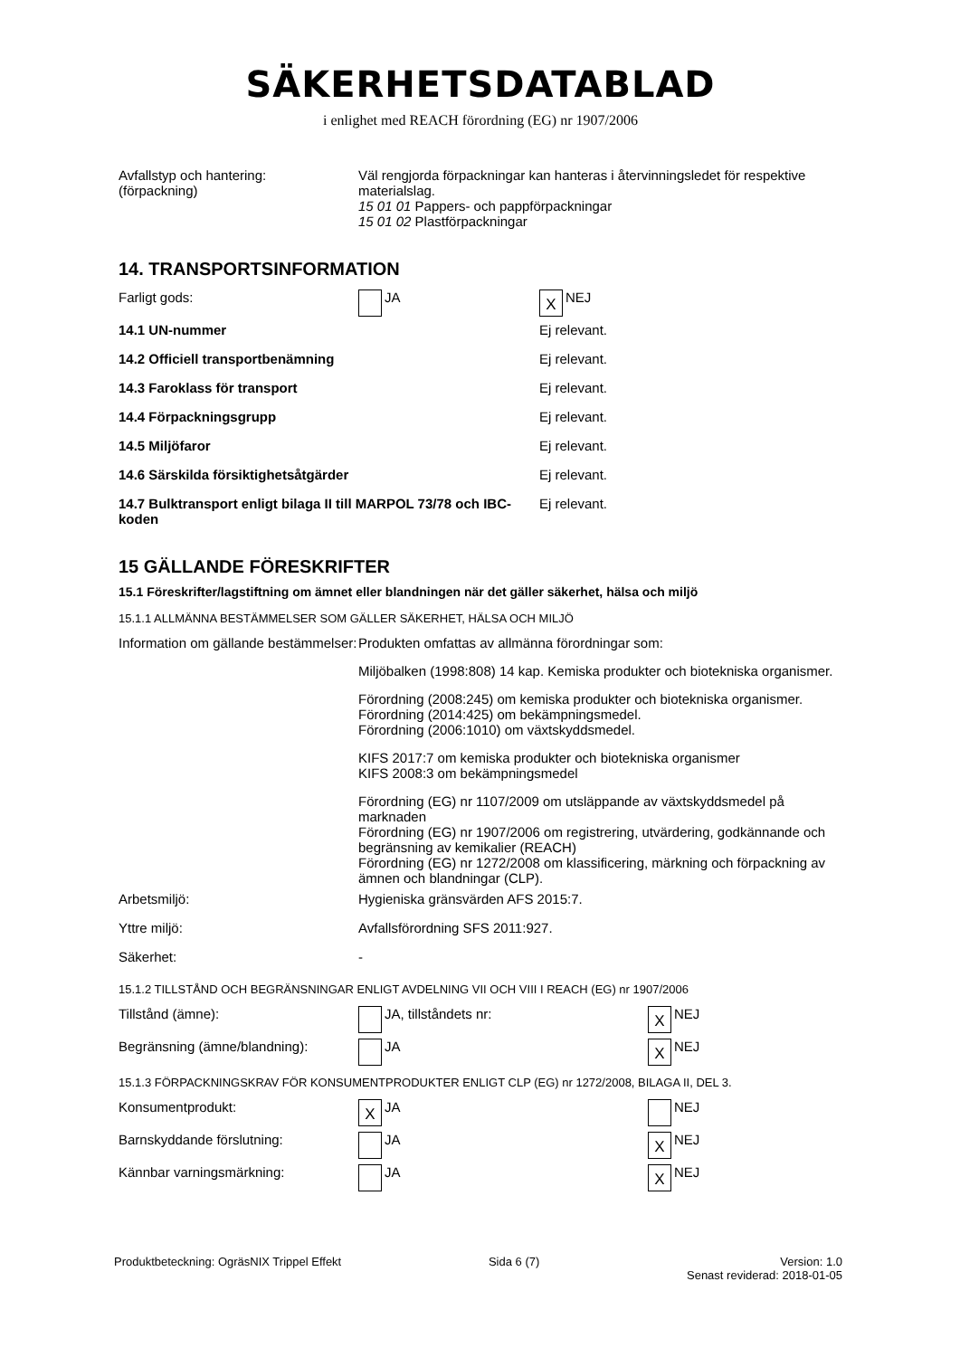SÄKERHETSDATABLAD
i enlighet med REACH förordning (EG) nr 1907/2006
| Avfallstyp och hantering: (förpackning) | Väl rengjorda förpackningar kan hanteras i återvinningsledet för respektive materialslag. 15 01 01 Pappers- och pappförpackningar 15 01 02 Plastförpackningar |
14. TRANSPORTSINFORMATION
| Farligt gods: | JA | X NEJ |
| 14.1 UN-nummer | | Ej relevant. |
| 14.2 Officiell transportbenämning | | Ej relevant. |
| 14.3 Faroklass för transport | | Ej relevant. |
| 14.4 Förpackningsgrupp | | Ej relevant. |
| 14.5 Miljöfaror | | Ej relevant. |
| 14.6 Särskilda försiktighetsåtgärder | | Ej relevant. |
| 14.7 Bulktransport enligt bilaga II till MARPOL 73/78 och IBC-koden | | Ej relevant. |
15 GÄLLANDE FÖRESKRIFTER
15.1 Föreskrifter/lagstiftning om ämnet eller blandningen när det gäller säkerhet, hälsa och miljö
15.1.1 ALLMÄNNA BESTÄMMELSER SOM GÄLLER SÄKERHET, HÄLSA OCH MILJÖ
| Information om gällande bestämmelser: | Produkten omfattas av allmänna förordningar som: Miljöbalken (1998:808) 14 kap. Kemiska produkter och biotekniska organismer. Förordning (2008:245) om kemiska produkter och biotekniska organismer. Förordning (2014:425) om bekämpningsmedel. Förordning (2006:1010) om växtskyddsmedel. KIFS 2017:7 om kemiska produkter och biotekniska organismer KIFS 2008:3 om bekämpningsmedel Förordning (EG) nr 1107/2009 om utsläppande av växtskyddsmedel på marknaden Förordning (EG) nr 1907/2006 om registrering, utvärdering, godkännande och begränsning av kemikalier (REACH) Förordning (EG) nr 1272/2008 om klassificering, märkning och förpackning av ämnen och blandningar (CLP). |
| Arbetsmiljö: | Hygieniska gränsvärden AFS 2015:7. |
| Yttre miljö: | Avfallsförordning SFS 2011:927. |
| Säkerhet: | - |
15.1.2 TILLSTÅND OCH BEGRÄNSNINGAR ENLIGT AVDELNING VII OCH VIII I REACH (EG) nr 1907/2006
| Tillstånd (ämne): | JA, tillståndets nr: | X NEJ |
| Begränsning (ämne/blandning): | JA | X NEJ |
15.1.3 FÖRPACKNINGSKRAV FÖR KONSUMENTPRODUKTER ENLIGT CLP (EG) nr 1272/2008, BILAGA II, DEL 3.
| Konsumentprodukt: | X JA | NEJ |
| Barnskyddande förslutning: | JA | X NEJ |
| Kännbar varningsmärkning: | JA | X NEJ |
Produktbeteckning: OgräsNIX Trippel Effekt
Sida 6 (7) Version: 1.0
Senast reviderad: 2018-01-05